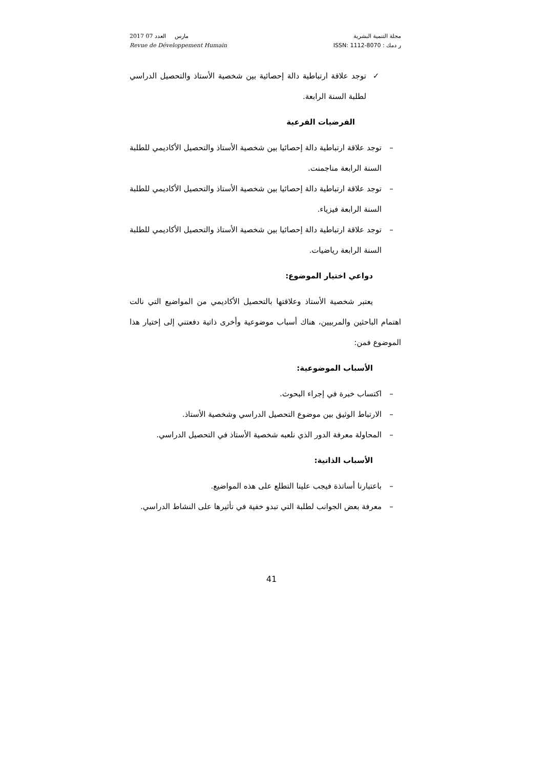2017 مارس العدد 07
Revue de Développement Humain
مجلة التنمية البشرية
ر دمك : ISSN: 1112-8070
✓ توجد علاقة ارتباطية دالة إحصائية بين شخصية الأستاذ والتحصيل الدراسي لطلبة السنة الرابعة.
الفرضيات الفرعية
– توجد علاقة ارتباطية دالة إحصائيا بين شخصية الأستاذ والتحصيل الأكاديمي للطلبة السنة الرابعة مناجمنت.
– توجد علاقة ارتباطية دالة إحصائيا بين شخصية الأستاذ والتحصيل الأكاديمي للطلبة السنة الرابعة فيزياء.
– توجد علاقة ارتباطية دالة إحصائيا بين شخصية الأستاذ والتحصيل الأكاديمي للطلبة السنة الرابعة رياضيات.
دواعي اختيار الموضوع:
يعتبر شخصية الأستاذ وعلاقتها بالتحصيل الأكاديمي من المواضيع التي نالت اهتمام الباحثين والمربيين، هناك أسباب موضوعية وأخرى ذاتية دفعتني إلى إختيار هذا الموضوع فمن:
الأسباب الموضوعية:
– اكتساب خبرة في إجراء البحوث.
– الارتباط الوثيق بين موضوع التحصيل الدراسي وشخصية الأستاذ.
– المحاولة معرفة الدور الذي نلعبه شخصية الأستاذ في التحصيل الدراسي.
الأسباب الذاتية:
– باعتبارنا أساتذة فيجب علينا التطلع على هذه المواضيع.
– معرفة بعض الجوانب لطلبة التي تبدو خفية في تأثيرها على النشاط الدراسي.
41